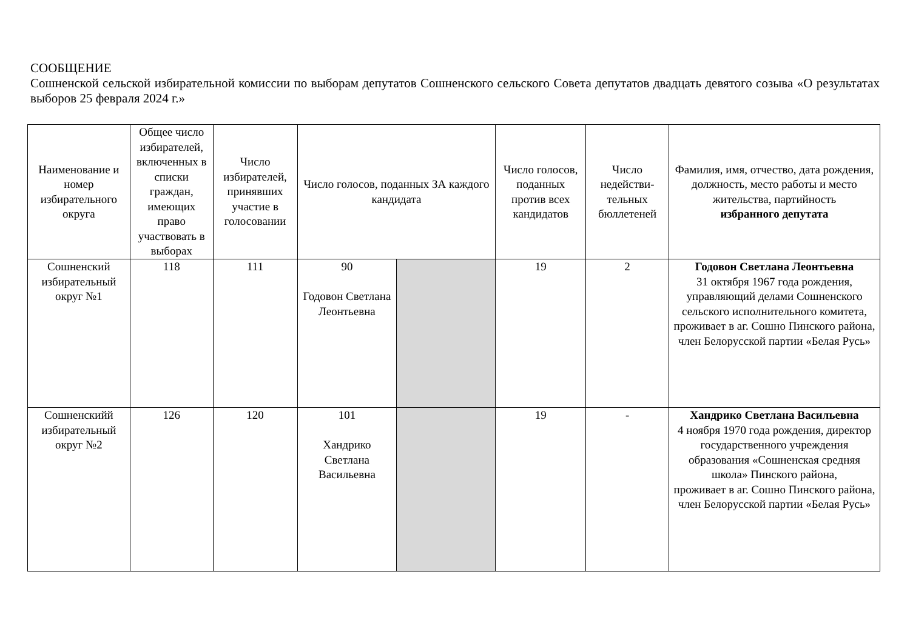СООБЩЕНИЕ
Сошненской сельской избирательной комиссии по выборам депутатов Сошненского сельского Совета депутатов двадцать девятого созыва «О результатах выборов 25 февраля 2024 г.»
| Наименование и номер избирательного округа | Общее число избирателей, включенных в списки граждан, имеющих право участвовать в выборах | Число избирателей, принявших участие в голосовании | Число голосов, поданных ЗА каждого кандидата | | Число голосов, поданных против всех кандидатов | Число недействи-тельных бюллетеней | Фамилия, имя, отчество, дата рождения, должность, место работы и место жительства, партийность избранного депутата |
| --- | --- | --- | --- | --- | --- | --- | --- |
| Сошненский избирательный округ №1 | 118 | 111 | 90 Годовон Светлана Леонтьевна | | 19 | 2 | Годовон Светлана Леонтьевна 31 октября 1967 года рождения, управляющий делами Сошненского сельского исполнительного комитета, проживает в аг. Сошно Пинского района, член Белорусской партии «Белая Русь» |
| Сошненскийй избирательный округ №2 | 126 | 120 | 101 Хандрико Светлана Васильевна | | 19 | - | Хандрико Светлана Васильевна 4 ноября 1970 года рождения, директор государственного учреждения образования «Сошненская средняя школа» Пинского района, проживает в аг. Сошно Пинского района, член Белорусской партии «Белая Русь» |